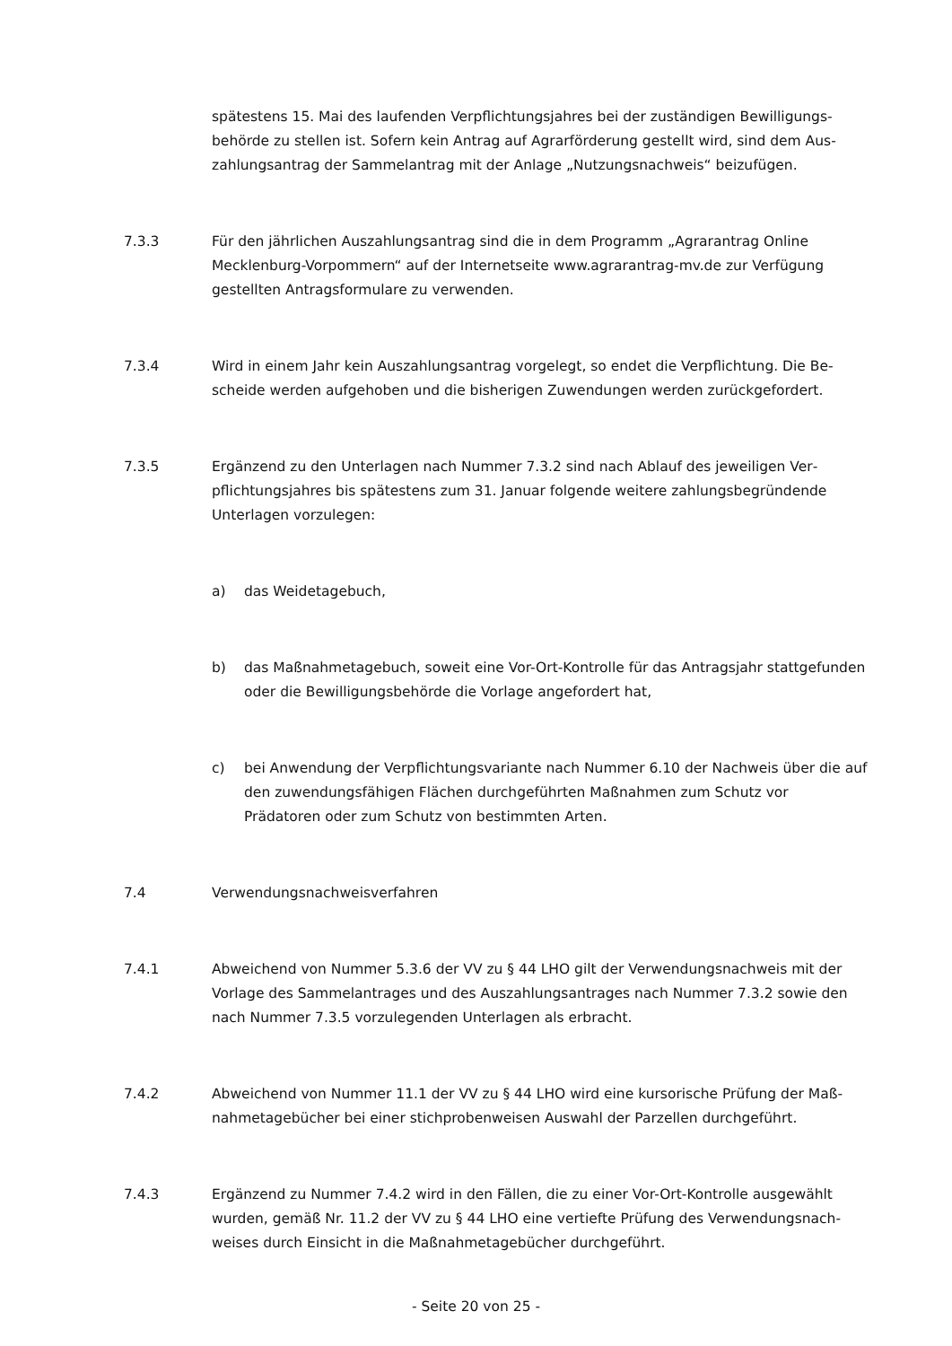spätestens 15. Mai des laufenden Verpflichtungsjahres bei der zuständigen Bewilligungs­behörde zu stellen ist. Sofern kein Antrag auf Agrarförderung gestellt wird, sind dem Aus­zahlungsantrag der Sammelantrag mit der Anlage „Nutzungsnachweis“ beizufügen.
7.3.3 Für den jährlichen Auszahlungsantrag sind die in dem Programm „Agrarantrag Online Mecklenburg-Vorpommern“ auf der Internetseite www.agrarantrag-mv.de zur Verfügung gestellten Antragsformulare zu verwenden.
7.3.4 Wird in einem Jahr kein Auszahlungsantrag vorgelegt, so endet die Verpflichtung. Die Be­scheide werden aufgehoben und die bisherigen Zuwendungen werden zurückgefordert.
7.3.5 Ergänzend zu den Unterlagen nach Nummer 7.3.2 sind nach Ablauf des jeweiligen Ver­pflichtungsjahres bis spätestens zum 31. Januar folgende weitere zahlungsbegründende Unterlagen vorzulegen:
a) das Weidetagebuch,
b) das Maßnahmetagebuch, soweit eine Vor-Ort-Kontrolle für das Antragsjahr stattgefun­den oder die Bewilligungsbehörde die Vorlage angefordert hat,
c) bei Anwendung der Verpflichtungsvariante nach Nummer 6.10 der Nachweis über die auf den zuwendungsfähigen Flächen durchgeführten Maßnahmen zum Schutz vor Prädatoren oder zum Schutz von bestimmten Arten.
7.4 Verwendungsnachweisverfahren
7.4.1 Abweichend von Nummer 5.3.6 der VV zu § 44 LHO gilt der Verwendungsnachweis mit der Vorlage des Sammelantrages und des Auszahlungsantrages nach Nummer 7.3.2 sowie den nach Nummer 7.3.5 vorzulegenden Unterlagen als erbracht.
7.4.2 Abweichend von Nummer 11.1 der VV zu § 44 LHO wird eine kursorische Prüfung der Maß­nahmetagebücher bei einer stichprobenweisen Auswahl der Parzellen durchgeführt.
7.4.3 Ergänzend zu Nummer 7.4.2 wird in den Fällen, die zu einer Vor-Ort-Kontrolle ausgewählt wurden, gemäß Nr. 11.2 der VV zu § 44 LHO eine vertiefte Prüfung des Verwendungsnach­weises durch Einsicht in die Maßnahmetagebücher durchgeführt.
- Seite 20 von 25 -